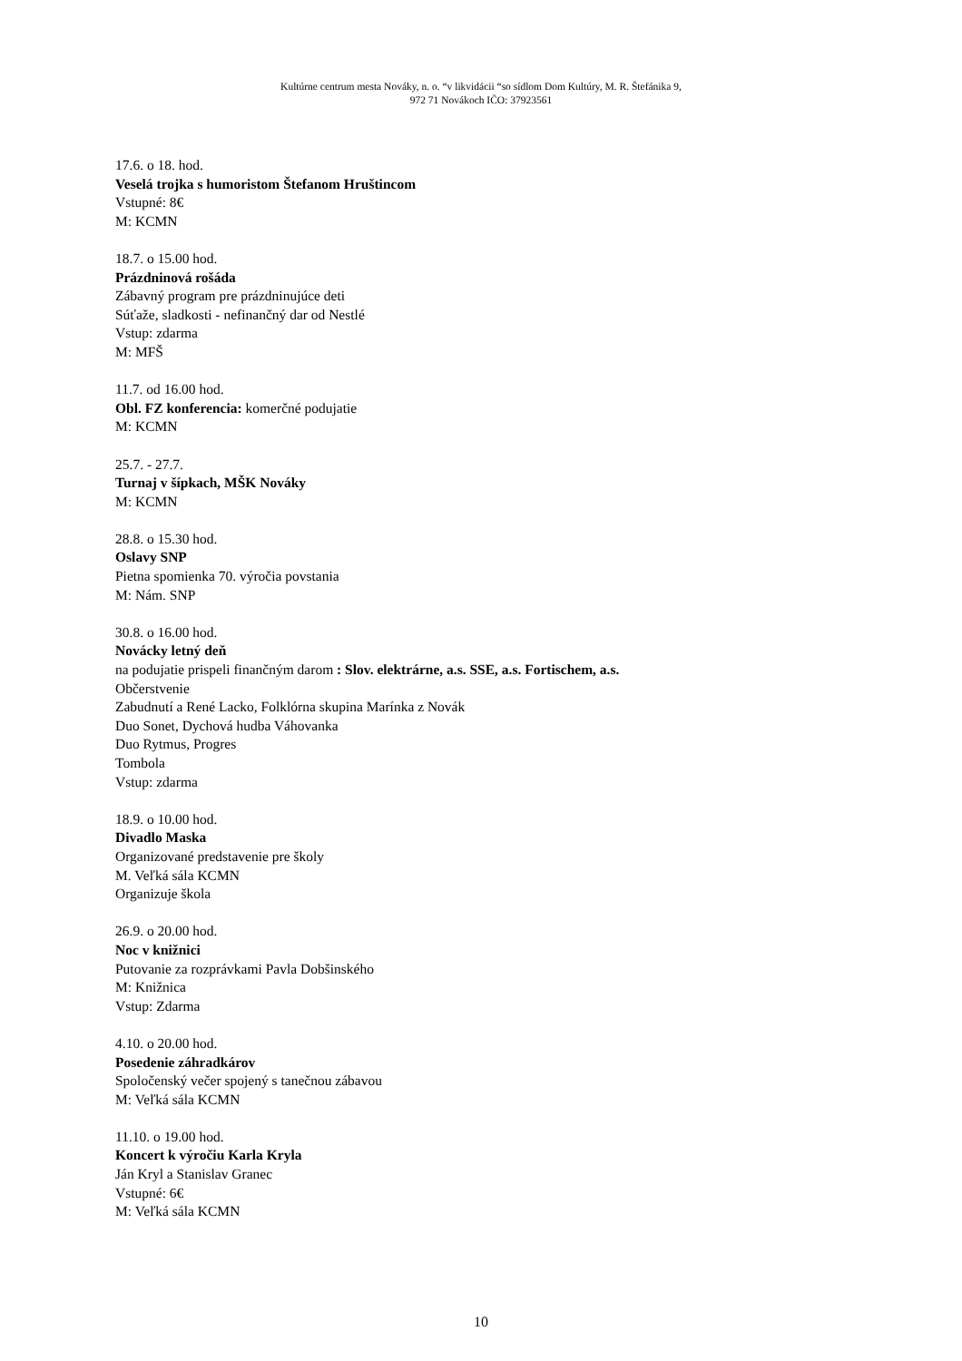Kultúrne centrum mesta Nováky, n. o. “v likvidácii “so sídlom Dom Kultúry, M. R. Štefánika 9,
972 71 Novákoch IČO: 37923561
17.6. o 18. hod.
Veselá trojka s humoristom Štefanom Hruštincom
Vstupné: 8€
M: KCMN
18.7. o 15.00 hod.
Prázdninová rošáda
Zábavný program pre prázdninujúce deti
Súťaže, sladkosti - nefinančný dar od Nestlé
Vstup: zdarma
M: MFŠ
11.7. od 16.00 hod.
Obl. FZ konferencia: komerčné podujatie
M: KCMN
25.7. - 27.7.
Turnaj v šípkach, MŠK Nováky
M: KCMN
28.8. o 15.30 hod.
Oslavy SNP
Pietna spomienka 70. výročia povstania
M: Nám. SNP
30.8. o 16.00 hod.
Novácky letný deň
na podujatie prispeli finančným darom : Slov. elektrárne, a.s. SSE, a.s. Fortischem, a.s.
Občerstvenie
Zabudnutí a René Lacko, Folklórna skupina Marínka z Novák
Duo Sonet, Dychová hudba Váhovanka
Duo Rytmus, Progres
Tombola
Vstup: zdarma
18.9. o 10.00 hod.
Divadlo Maska
Organizované predstavenie pre školy
M. Veľká sála KCMN
Organizuje škola
26.9. o 20.00 hod.
Noc v knižnici
Putovanie za rozprávkami Pavla Dobšinského
M: Knižnica
Vstup: Zdarma
4.10. o 20.00 hod.
Posedenie záhradkárov
Spoločenský večer spojený s tanečnou zábavou
M: Veľká sála KCMN
11.10. o 19.00 hod.
Koncert k výročiu Karla Kryla
Ján Kryl a Stanislav Granec
Vstupné: 6€
M: Veľká sála KCMN
10